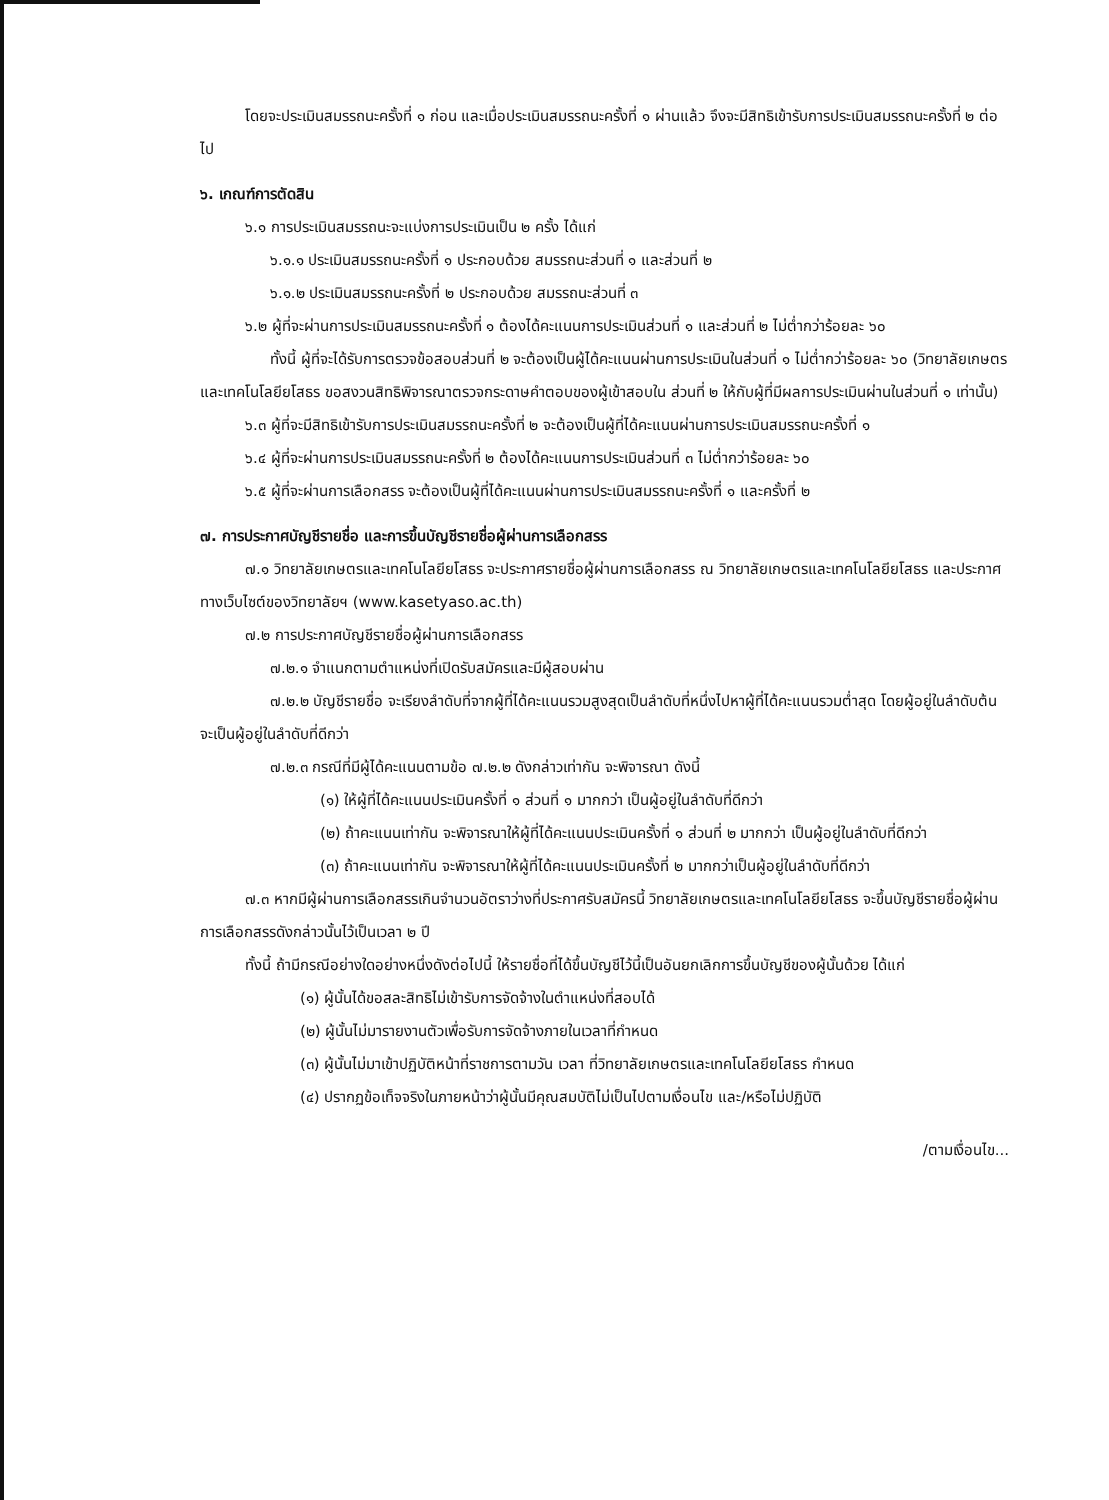โดยจะประเมินสมรรถนะครั้งที่ ๑ ก่อน และเมื่อประเมินสมรรถนะครั้งที่ ๑ ผ่านแล้ว จึงจะมีสิทธิเข้ารับการประเมินสมรรถนะครั้งที่ ๒ ต่อไป
๖. เกณฑ์การตัดสิน
๖.๑ การประเมินสมรรถนะจะแบ่งการประเมินเป็น ๒ ครั้ง ได้แก่
๖.๑.๑ ประเมินสมรรถนะครั้งที่ ๑ ประกอบด้วย สมรรถนะส่วนที่ ๑ และส่วนที่ ๒
๖.๑.๒ ประเมินสมรรถนะครั้งที่ ๒ ประกอบด้วย สมรรถนะส่วนที่ ๓
๖.๒ ผู้ที่จะผ่านการประเมินสมรรถนะครั้งที่ ๑ ต้องได้คะแนนการประเมินส่วนที่ ๑ และส่วนที่ ๒ ไม่ต่ำกว่าร้อยละ ๖๐
ทั้งนี้ ผู้ที่จะได้รับการตรวจข้อสอบส่วนที่ ๒ จะต้องเป็นผู้ได้คะแนนผ่านการประเมินในส่วนที่ ๑ ไม่ต่ำกว่าร้อยละ ๖๐ (วิทยาลัยเกษตรและเทคโนโลยียโสธร ขอสงวนสิทธิพิจารณาตรวจกระดาษคำตอบของผู้เข้าสอบใน ส่วนที่ ๒ ให้กับผู้ที่มีผลการประเมินผ่านในส่วนที่ ๑ เท่านั้น)
๖.๓ ผู้ที่จะมีสิทธิเข้ารับการประเมินสมรรถนะครั้งที่ ๒ จะต้องเป็นผู้ที่ได้คะแนนผ่านการประเมินสมรรถนะครั้งที่ ๑
๖.๔ ผู้ที่จะผ่านการประเมินสมรรถนะครั้งที่ ๒ ต้องได้คะแนนการประเมินส่วนที่ ๓ ไม่ต่ำกว่าร้อยละ ๖๐
๖.๕ ผู้ที่จะผ่านการเลือกสรร จะต้องเป็นผู้ที่ได้คะแนนผ่านการประเมินสมรรถนะครั้งที่ ๑ และครั้งที่ ๒
๗. การประกาศบัญชีรายชื่อ และการขึ้นบัญชีรายชื่อผู้ผ่านการเลือกสรร
๗.๑ วิทยาลัยเกษตรและเทคโนโลยียโสธร จะประกาศรายชื่อผู้ผ่านการเลือกสรร ณ วิทยาลัยเกษตรและเทคโนโลยียโสธร และประกาศทางเว็บไซต์ของวิทยาลัยฯ (www.kasetyaso.ac.th)
๗.๒ การประกาศบัญชีรายชื่อผู้ผ่านการเลือกสรร
๗.๒.๑ จำแนกตามตำแหน่งที่เปิดรับสมัครและมีผู้สอบผ่าน
๗.๒.๒ บัญชีรายชื่อ จะเรียงลำดับที่จากผู้ที่ได้คะแนนรวมสูงสุดเป็นลำดับที่หนึ่งไปหาผู้ที่ได้คะแนนรวมต่ำสุด โดยผู้อยู่ในลำดับต้นจะเป็นผู้อยู่ในลำดับที่ดีกว่า
๗.๒.๓ กรณีที่มีผู้ได้คะแนนตามข้อ ๗.๒.๒ ดังกล่าวเท่ากัน จะพิจารณา ดังนี้
(๑) ให้ผู้ที่ได้คะแนนประเมินครั้งที่ ๑ ส่วนที่ ๑ มากกว่า เป็นผู้อยู่ในลำดับที่ดีกว่า
(๒) ถ้าคะแนนเท่ากัน จะพิจารณาให้ผู้ที่ได้คะแนนประเมินครั้งที่ ๑ ส่วนที่ ๒ มากกว่า เป็นผู้อยู่ในลำดับที่ดีกว่า
(๓) ถ้าคะแนนเท่ากัน จะพิจารณาให้ผู้ที่ได้คะแนนประเมินครั้งที่ ๒ มากกว่าเป็นผู้อยู่ในลำดับที่ดีกว่า
๗.๓ หากมีผู้ผ่านการเลือกสรรเกินจำนวนอัตราว่างที่ประกาศรับสมัครนี้ วิทยาลัยเกษตรและเทคโนโลยียโสธร จะขึ้นบัญชีรายชื่อผู้ผ่านการเลือกสรรดังกล่าวนั้นไว้เป็นเวลา ๒ ปี
ทั้งนี้ ถ้ามีกรณีอย่างใดอย่างหนึ่งดังต่อไปนี้ ให้รายชื่อที่ได้ขึ้นบัญชีไว้นี้เป็นอันยกเลิกการขึ้นบัญชีของผู้นั้นด้วย ได้แก่
(๑) ผู้นั้นได้ขอสละสิทธิไม่เข้ารับการจัดจ้างในตำแหน่งที่สอบได้
(๒) ผู้นั้นไม่มารายงานตัวเพื่อรับการจัดจ้างภายในเวลาที่กำหนด
(๓) ผู้นั้นไม่มาเข้าปฏิบัติหน้าที่ราชการตามวัน เวลา ที่วิทยาลัยเกษตรและเทคโนโลยียโสธร กำหนด
(๔) ปรากฏข้อเท็จจริงในภายหน้าว่าผู้นั้นมีคุณสมบัติไม่เป็นไปตามเงื่อนไข และ/หรือไม่ปฏิบัติ
/ตามเงื่อนไข...